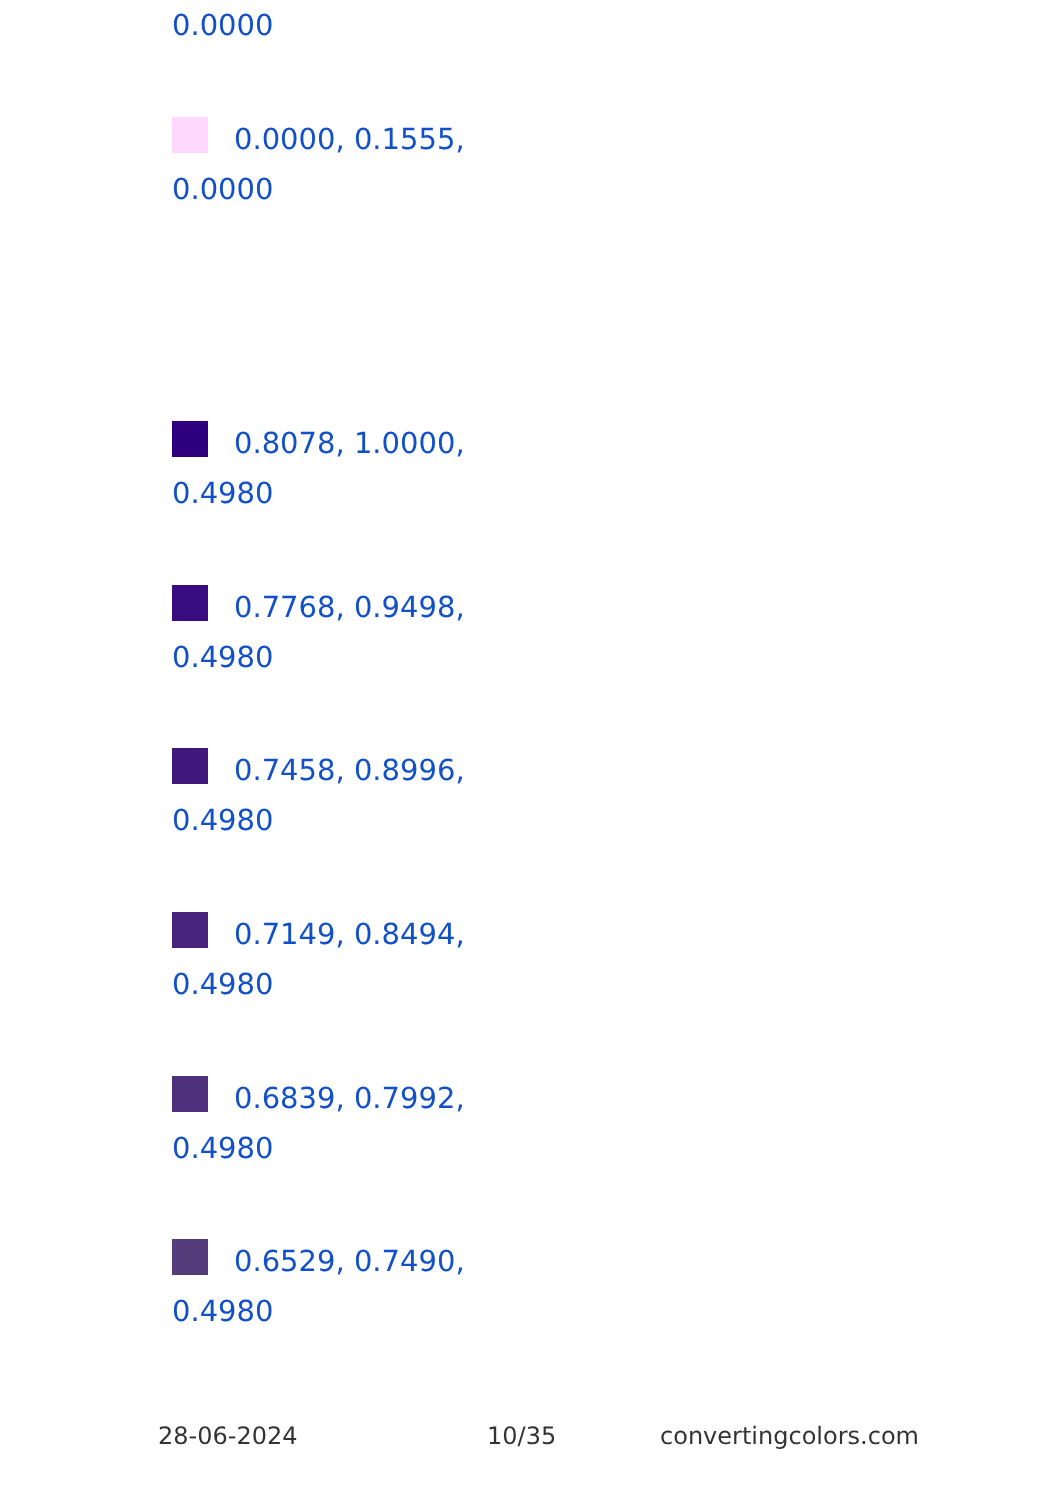0.0000
0.0000, 0.1555, 0.0000
0.8078, 1.0000, 0.4980
0.7768, 0.9498, 0.4980
0.7458, 0.8996, 0.4980
0.7149, 0.8494, 0.4980
0.6839, 0.7992, 0.4980
0.6529, 0.7490, 0.4980
28-06-2024 10/35 convertingcolors.com